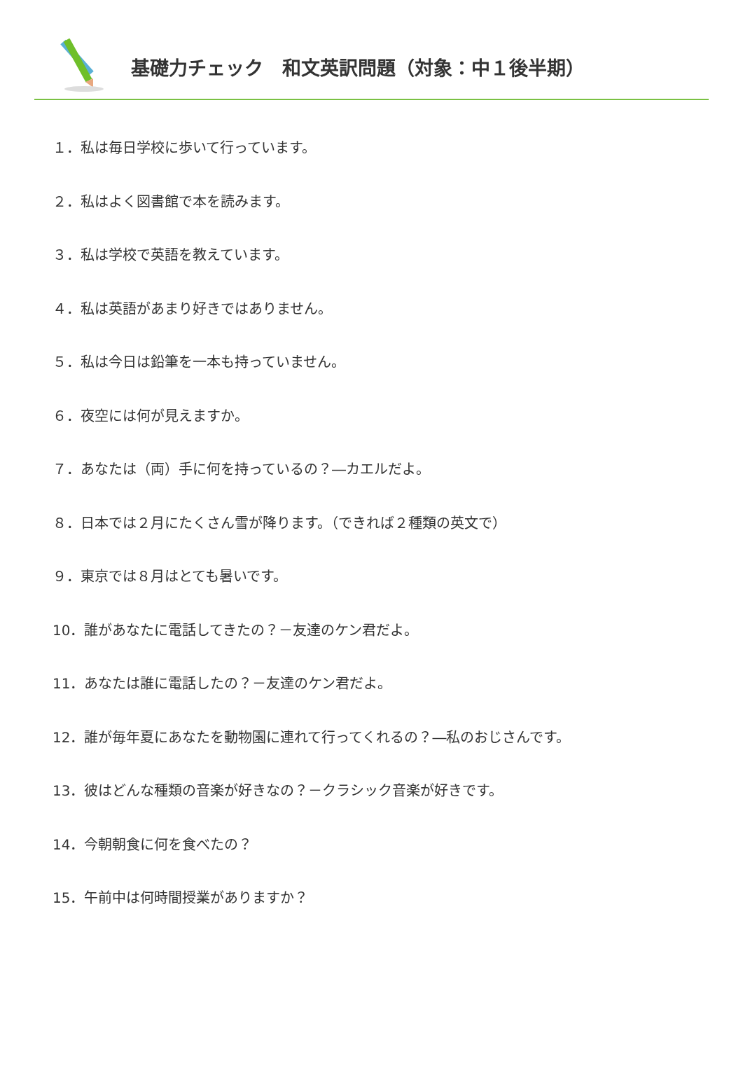基礎力チェック　和文英訳問題（対象：中１後半期）
１．私は毎日学校に歩いて行っています。
２．私はよく図書館で本を読みます。
３．私は学校で英語を教えています。
４．私は英語があまり好きではありません。
５．私は今日は鉛筆を一本も持っていません。
６．夜空には何が見えますか。
７．あなたは（両）手に何を持っているの？―カエルだよ。
８．日本では２月にたくさん雪が降ります。（できれば２種類の英文で）
９．東京では８月はとても暑いです。
10．誰があなたに電話してきたの？－友達のケン君だよ。
11．あなたは誰に電話したの？－友達のケン君だよ。
12．誰が毎年夏にあなたを動物園に連れて行ってくれるの？―私のおじさんです。
13．彼はどんな種類の音楽が好きなの？－クラシック音楽が好きです。
14．今朝朝食に何を食べたの？
15．午前中は何時間授業がありますか？